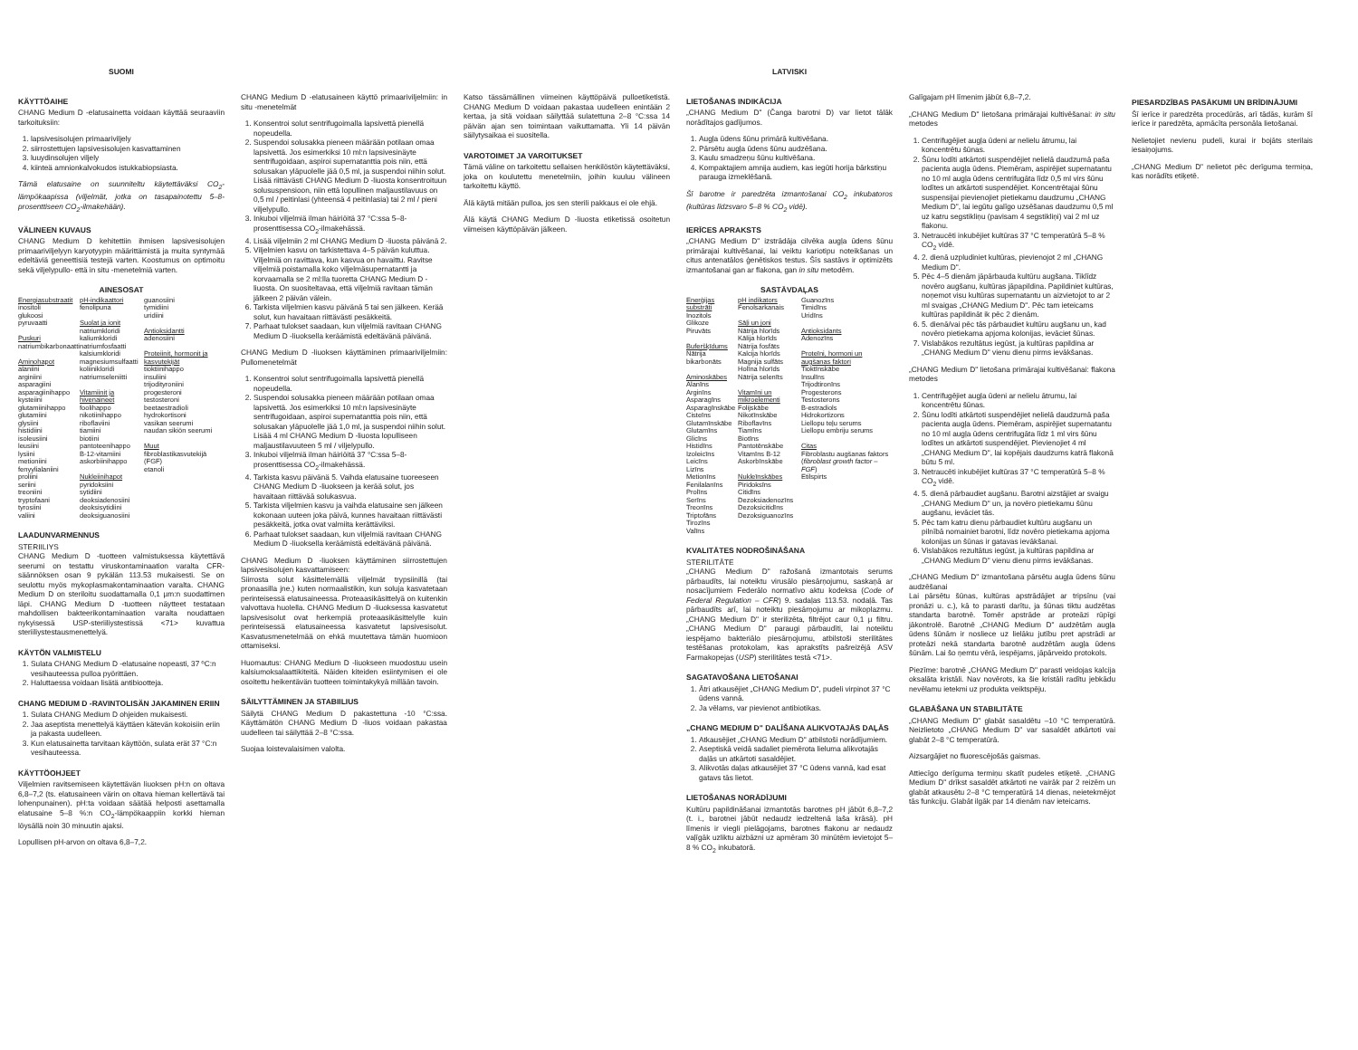SUOMI
KÄYTTÖAIHE
CHANG Medium D -elatusainetta voidaan käyttää seuraaviin tarkoituksiin:
1. lapsivesisolujen primaariviljely
2. siirrostettujen lapsivesisolujen kasvattaminen
3. luuydinsolujen viljely
4. kiinteä amnionkalvokudos istukkabiopsiasta.
Tämä elatusaine on suunniteltu käytettäväksi CO<sub>2</sub>-lämpökaapissa (viljelmät, jotka on tasapainotettu 5–8-prosenttiseen CO<sub>2</sub>-ilmakehään).
VÄLINEEN KUVAUS
CHANG Medium D kehitettiin ihmisen lapsivesisolujen primaariviljelyyn karyotyypin määrittämistä ja muita syntymää edeltäviä geneettisiä testejä varten. Koostumus on optimoitu sekä viljelypullo- että in situ -menetelmiä varten.
AINESOSAT
| Energiasubstraatit inositoli glukoosi pyruvaatti Puskuri natriumbikarbonaatti Aminohapot alaniini arginiini asparagiini asparagiinihappo kysteiini glutamiinihappo glutamiini glysiini histidiini isoleusiini leusiini lysiini metioniini fenyylialaniini proliini seriini treoniini tryptofaani tyrosiini valiini | pH-indikaattori fenolipuna Suolat ja ionit natriumkloridi kaliumkloridi natriumfosfaatti kalsiumkloridi magnesiumsulfaatti koliinikloridi natriumseleniitti Vitamiinit ja hivenaineet foolihappo nikotiinihappo riboflaviini tiamiini biotiini pantoteenihappo B-12-vitamiini askorbiinihappo Nukleiinihapot pyridoksiini sytidiini deoksiadenosiini deoksisytidiini deoksiguanosiini | guanosiini tymidiini uridiini Antioksidantti adenosiini Proteiinit, hormonit ja kasvutekijät tioktiinihappo insuliini trijodityroniini progesteroni testosteroni beetaestradioli hydrokortisoni vasikan seerumi naudan sikiön seerumi Muut fibroblastikasvutekijä (FGF) etanoli |
LAADUNVARMENNUS
STERIILIYS
CHANG Medium D -tuotteen valmistuksessa käytettävä seerumi on testattu viruskontaminaation varalta CFR-säännöksen osan 9 pykälän 113.53 mukaisesti. Se on seulottu myös mykoplasmakontaminaation varalta. CHANG Medium D on steriloitu suodattamalla 0,1 µm:n suodattimen läpi. CHANG Medium D -tuotteen näytteet testataan mahdollisen bakteerikontaminaation varalta noudattaen nykyisessä USP-steriiliystestissä <71> kuvattua steriiliystestausmenettelyä.
KÄYTÖN VALMISTELU
1. Sulata CHANG Medium D -elatusaine nopeasti, 37 ºC:n vesihauteessa pulloa pyörittäen.
2. Haluttaessa voidaan lisätä antibiootteja.
CHANG MEDIUM D -RAVINTOLISÄN JAKAMINEN ERIIN
1. Sulata CHANG Medium D ohjeiden mukaisesti.
2. Jaa aseptista menettelyä käyttäen kätevän kokoisiin eriin ja pakasta uudelleen.
3. Kun elatusainetta tarvitaan käyttöön, sulata erät 37 °C:n vesihauteessa.
KÄYTTÖOHJEET
Viljelmien ravitsemiseen käytettävän liuoksen pH:n on oltava 6,8–7,2 (ts. elatusaineen värin on oltava hieman kellertävä tai lohenpunainen). pH:ta voidaan säätää helposti asettamalla elatusaine 5–8 %:n CO<sub>2</sub>-lämpökaappiin korkki hieman löysällä noin 30 minuutin ajaksi.
Lopullisen pH-arvon on oltava 6,8–7,2.
CHANG Medium D -elatusaineen käyttö primaariviljelmiin: in situ -menetelmät
1. Konsentroi solut sentrifugoimalla lapsivettä pienellä nopeudella.
2. Suspendoi solusakka pieneen määrään potilaan omaa lapsivettä. Jos esimerkiksi 10 ml:n lapsivesinäyte sentrifugoidaan, aspiroi supernatanttia pois niin, että solusakan yläpuolelle jää 0,5 ml, ja suspendoi niihin solut. Lisää riittävästi CHANG Medium D -liuosta konsentroituun solususpensioon, niin että lopullinen maljaustilavuus on 0,5 ml / peitinlasi (yhteensä 4 peitinlasia) tai 2 ml / pieni viljelypullo.
3. Inkuboi viljelmiä ilman häiriöitä 37 °C:ssa 5–8-prosenttisessa CO<sub>2</sub>-ilmakehässä.
4. Lisää viljelmiin 2 ml CHANG Medium D -liuosta päivänä 2.
5. Viljelmien kasvu on tarkistettava 4–5 päivän kuluttua. Viljelmiä on ravittava, kun kasvua on havaittu. Ravitse viljelmiä poistamalla koko viljelmäsupernatantti ja korvaamalla se 2 ml:lla tuoretta CHANG Medium D -liuosta. On suositeltavaa, että viljelmiä ravitaan tämän jälkeen 2 päivän välein.
6. Tarkista viljelmien kasvu päivänä 5 tai sen jälkeen. Kerää solut, kun havaitaan riittävästi pesäkkeitä.
7. Parhaat tulokset saadaan, kun viljelmiä ravitaan CHANG Medium D -liuoksella keräämistä edeltävänä päivänä.
CHANG Medium D -liuoksen käyttäminen primaariviljelmiin: Pullomenetelmät
1. Konsentroi solut sentrifugoimalla lapsivettä pienellä nopeudella.
2. Suspendoi solusakka pieneen määrään potilaan omaa lapsivettä. Jos esimerkiksi 10 ml:n lapsivesinäyte sentrifugoidaan, aspiroi supernatanttia pois niin, että solusakan yläpuolelle jää 1,0 ml, ja suspendoi niihin solut. Lisää 4 ml CHANG Medium D -liuosta lopulliseen maljaustilavuuteen 5 ml / viljelypullo.
3. Inkuboi viljelmiä ilman häiriöitä 37 °C:ssa 5–8-prosenttisessa CO<sub>2</sub>-ilmakehässä.
4. Tarkista kasvu päivänä 5. Vaihda elatusaine tuoreeseen CHANG Medium D -liuokseen ja kerää solut, jos havaitaan riittävää solukasvua.
5. Tarkista viljelmien kasvu ja vaihda elatusaine sen jälkeen kokonaan uuteen joka päivä, kunnes havaitaan riittävästi pesäkkeitä, jotka ovat valmiita kerättäviksi.
6. Parhaat tulokset saadaan, kun viljelmiä ravitaan CHANG Medium D -liuoksella keräämistä edeltävänä päivänä.
CHANG Medium D -liuoksen käyttäminen siirrostettujen lapsivesisolujen kasvattamiseen:
Siirrosta solut käsittelemällä viljelmät trypsiinillä (tai pronaasilla jne.) kuten normaalistikin, kun soluja kasvatetaan perinteisessä elatusaineessa. Proteaasikäsittelyä on kuitenkin valvottava huolella. CHANG Medium D -liuoksessa kasvatetut lapsivesisolut ovat herkempiä proteaasikäsittelylle kuin perinteisessä elatusaineessa kasvatetut lapsivesisolut. Kasvatusmenetelmää on ehkä muutettava tämän huomioon ottamiseksi.
Huomautus: CHANG Medium D -liuokseen muodostuu usein kalsiumoksalaattikiteitä. Näiden kiteiden esiintymisen ei ole osoitettu heikentävän tuotteen toimintakykyä millään tavoin.
SÄILYTTÄMINEN JA STABIILIUS
Säilytä CHANG Medium D pakastettuna -10 °C:ssa. Käyttämätön CHANG Medium D -liuos voidaan pakastaa uudelleen tai säilyttää 2–8 °C:ssa.
Suojaa loistevalaisimen valolta.
Katso tässämällinen viimeinen käyttöpäivä pulloetiketistä. CHANG Medium D voidaan pakastaa uudelleen enintään 2 kertaa, ja sitä voidaan säilyttää sulatettuna 2–8 °C:ssa 14 päivän ajan sen toimintaan vaikuttamatta. Yli 14 päivän säilytysaikaa ei suositella.
VAROTOIMET JA VAROITUKSET
Tämä väline on tarkoitettu sellaisen henkilöstön käytettäväksi, joka on koulutettu menetelmiin, joihin kuuluu välineen tarkoitettu käyttö.
Älä käytä mitään pulloa, jos sen sterili pakkaus ei ole ehjä.
Älä käytä CHANG Medium D -liuosta etiketissä osoitetun viimeisen käyttöpäivän jälkeen.
LATVISKI
LIETOŠANAS INDIKĀCIJA
„CHANG Medium D" (Čanga barotni D) var lietot tālāk norādītajos gadījumos.
1. Augļa ūdens šūnu primārā kultivēšana.
2. Pārsētu augļa ūdens šūnu audzēšana.
3. Kaulu smadzeņu šūnu kultivēšana.
4. Kompaktajiem amnija audiem, kas iegūti horija bārkstiņu parauga izmeklēšanā.
Šī barotne ir paredzēta izmantošanai CO<sub>2</sub> inkubatoros (kultūras līdzsvaro 5–8 % CO<sub>2</sub> vidē).
IERĪCES APRAKSTS
„CHANG Medium D" izstrādāja cilvēka augļa ūdens šūnu primārajai kultivēšanai, lai veiktu kariotipu noteikšanas un citus antenatālos ģenētiskos testus. Šīs sastāvs ir optimizēts izmantošanai gan ar flakona, gan in situ metodēm.
SASTĀVDAĻAS
| Enerģijas substrāti Inozitols Glikoze Piruvāts Buferšķīdums Nātrija bikarbonāts Aminoskābes Alanīns Arginīns Asparagīns Asparagīnskābe Cisteīns Glutamīnskābe Glutamīns Glicīns Histidīns Izoleicīns Leicīns Lizīns Metionīns Fenilalanīns Prolīns Serīns Treonīns Triptofāns Tirozīns Valīns | pH indikators Fenolsarkanais Sāļi un joni Nātrija hlorīds Kālija hlorīds Nātrija fosfāts Kalcija hlorīds Magnija sulfāts Holīna hlorīds Nātrija selenīts Vitamīni un mikroelementi Folijskābe Nikotīnskābe Riboflavīns Tiamīns Biotīns Pantotēnskābe Vitamīns B-12 Askorbīnskābe Nukleīnskābes Piridoksīns Citidīns Dezoksiadenozīns Dezoksicitidīns Dezoksiguanozīns | Guanozīns Timidīns Uridīns Antioksidants Adenozīns Proteīni, hormoni un augšanas faktori Tioktīnskābe Insulīns Trijodtironīns Progesterons Testosterons B-estradiols Hidrokortizons Liellopu teļu serums Liellopu embriju serums Citas Fibroblastu augšanas faktors ( fibroblast growth factor – FGF ) Etilspirts |
KVALITĀTES NODROŠINĀŠANA
STERILITĀTE
„CHANG Medium D" ražošanā izmantotais serums pārbaudīts, lai noteiktu virusālo piesārņojumu, saskaņā ar nosacījumiem Federālo normatīvo aktu kodeksa (Code of Federal Regulation – CFR) 9. sadaļas 113.53. nodaļā. Tas pārbaudīts arī, lai noteiktu piesārņojumu ar mikoplazmu. „CHANG Medium D" ir sterilizēta, filtrējot caur 0,1 µ filtru. „CHANG Medium D" paraugi pārbaudīti, lai noteiktu iespējamo bakteriālo piesārņojumu, atbilstoši sterilitātes testēšanas protokolam, kas aprakstīts pašreizējā ASV Farmakopejas (USP) sterilitātes testā <71>.
SAGATAVOŠANA LIETOŠANAI
1. Ātri atkausējiet „CHANG Medium D", pudeli virpinot 37 °C ūdens vannā.
2. Ja vēlams, var pievienot antibiotikas.
„CHANG MEDIUM D" DALĪŠANA ALIKVOTAJĀS DAĻĀS
1. Atkausējiet „CHANG Medium D" atbilstoši norādījumiem.
2. Aseptiskā veidā sadaliet piemērota lieluma alikvotajās daļās un atkārtoti sasaldējiet.
3. Alikvotās daļas atkausējiet 37 °C ūdens vannā, kad esat gatavs tās lietot.
LIETOŠANAS NORĀDĪJUMI
Kultūru papildināšanai izmantotās barotnes pH jābūt 6,8–7,2 (t. i., barotnei jābūt nedaudz iedzeltenā laša krāsā). pH līmenis ir viegli pielāgojams, barotnes flakonu ar nedaudz vaļīgāk uzliktu aizbāzni uz apmēram 30 minūtēm ievietojot 5–8 % CO<sub>2</sub> inkubatorā.
Galīgajam pH līmenim jābūt 6,8–7,2.
„CHANG Medium D" lietošana primārajai kultivēšanai: in situ metodes
1. Centrifugējiet augļa ūdeni ar nelielu ātrumu, lai koncentrētu šūnas.
2. Šūnu lodīti atkārtoti suspendējiet nelielā daudzumā paša pacienta augļa ūdens. Piemēram, aspirējiet supernatantu no 10 ml augļa ūdens centrifugāta līdz 0,5 ml virs šūnu lodītes un atkārtoti suspendējiet. Koncentrētajai šūnu suspensijai pievienojiet pietiekamu daudzumu „CHANG Medium D", lai iegūtu galīgo uzsēšanas daudzumu 0,5 ml uz katru segstikliņu (pavisam 4 segstikliņi) vai 2 ml uz flakonu.
3. Netraucēti inkubējiet kultūras 37 °C temperatūrā 5–8 % CO<sub>2</sub> vidē.
4. 2. dienā uzpludiniet kultūras, pievienojot 2 ml „CHANG Medium D".
5. Pēc 4–5 dienām jāpārbauda kultūru augšana. Tiklīdz novēro augšanu, kultūras jāpapildina. Papildiniet kultūras, noņemot visu kultūras supernatantu un aizvietojot to ar 2 ml svaigas „CHANG Medium D". Pēc tam ieteicams kultūras papildināt ik pēc 2 dienām.
6. 5. dienā/vai pēc tās pārbaudiet kultūru augšanu un, kad novēro pietiekama apjoma kolonijas, ievāciet šūnas.
7. Vislabākos rezultātus iegūst, ja kultūras papildina ar „CHANG Medium D" vienu dienu pirms ievākšanas.
„CHANG Medium D" lietošana primārajai kultivēšanai: flakona metodes
1. Centrifugējiet augļa ūdeni ar nelielu ātrumu, lai koncentrētu šūnas.
2. Šūnu lodīti atkārtoti suspendējiet nelielā daudzumā paša pacienta augļa ūdens. Piemēram, aspirējiet supernatantu no 10 ml augļa ūdens centrifugāta līdz 1 ml virs šūnu lodītes un atkārtoti suspendējiet. Pievienojiet 4 ml „CHANG Medium D", lai kopējais daudzums katrā flakonā būtu 5 ml.
3. Netraucēti inkubējiet kultūras 37 °C temperatūrā 5–8 % CO<sub>2</sub> vidē.
4. 5. dienā pārbaudiet augšanu. Barotni aizstājiet ar svaigu „CHANG Medium D" un, ja novēro pietiekamu šūnu augšanu, ievāciet tās.
5. Pēc tam katru dienu pārbaudiet kultūru augšanu un pilnībā nomainiet barotni, līdz novēro pietiekama apjoma kolonijas un šūnas ir gatavas ievākšanai.
6. Vislabākos rezultātus iegūst, ja kultūras papildina ar „CHANG Medium D" vienu dienu pirms ievākšanas.
„CHANG Medium D" izmantošana pārsētu augļa ūdens šūnu audzēšanai
Lai pārsētu šūnas, kultūras apstrādājiet ar tripsīnu (vai pronāzi u. c.), kā to parasti darītu, ja šūnas tiktu audzētas standarta barotnē. Tomēr apstrāde ar proteāzi rūpīgi jākontrolē. Barotnē „CHANG Medium D" audzētām augļa ūdens šūnām ir nosliece uz lielāku jutību pret apstrādi ar proteāzi nekā standarta barotnē audzētām augļa ūdens šūnām. Lai šo ņemtu vērā, iespējams, jāpārveido protokols.
Piezīme: barotnē „CHANG Medium D" parasti veidojas kalcija oksalāta kristāli. Nav novērots, ka šie kristāli radītu jebkādu nevēlamu ietekmi uz produkta veiktspēju.
GLABĀŠANA UN STABILITĀTE
„CHANG Medium D" glabāt sasaldētu –10 °C temperatūrā. Neizlietoto „CHANG Medium D" var sasaldēt atkārtoti vai glabāt 2–8 °C temperatūrā.
Aizsargājiet no fluorescējošās gaismas.
Attiecīgo derīguma termiņu skatīt pudeles etiķetē. „CHANG Medium D" drīkst sasaldēt atkārtoti ne vairāk par 2 reizēm un glabāt atkausētu 2–8 °C temperatūrā 14 dienas, neietekmējot tās funkciju. Glabāt ilgāk par 14 dienām nav ieteicams.
PIESARDZĪBAS PASĀKUMI UN BRĪDINĀJUMI
Šī ierīce ir paredzēta procedūrās, arī tādās, kurām šī ierīce ir paredzēta, apmācīta personāla lietošanai.
Nelietojiet nevienu pudeli, kurai ir bojāts sterilais iesaiņojums.
„CHANG Medium D" nelietot pēc derīguma termiņa, kas norādīts etiķetē.